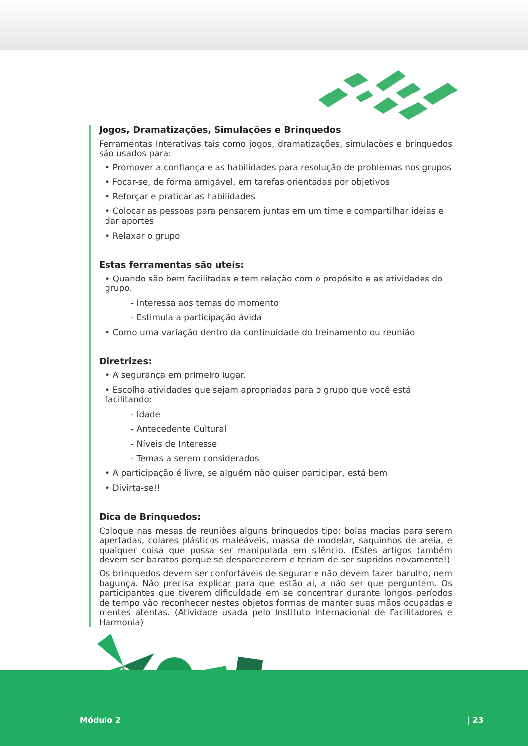Jogos, Dramatizações, Simulações e Brinquedos
Ferramentas Interativas tais como jogos, dramatizações, simulações e brinquedos são usados para:
• Promover a confiança e as habilidades para resolução de problemas nos grupos
• Focar-se, de forma amigável, em tarefas orientadas por objetivos
• Reforçar e praticar as habilidades
• Colocar as pessoas para pensarem juntas em um time e compartilhar ideias e dar aportes
• Relaxar o grupo
Estas ferramentas são uteis:
• Quando são bem facilitadas e tem relação com o propósito e as atividades do grupo.
- Interessa aos temas do momento
- Estimula a participação ávida
• Como uma variação dentro da continuidade do treinamento ou reunião
Diretrizes:
• A segurança em primeiro lugar.
• Escolha atividades que sejam apropriadas para o grupo que você está facilitando:
- Idade
- Antecedente Cultural
- Níveis de Interesse
- Temas a serem considerados
• A participação é livre, se alguém não quiser participar, está bem
• Divirta-se!!
Dica de Brinquedos:
Coloque nas mesas de reuniões alguns brinquedos tipo: bolas macias para serem apertadas, colares plásticos maleáveis, massa de modelar, saquinhos de areia, e qualquer coisa que possa ser manipulada em silêncio. (Estes artigos também devem ser baratos porque se desparecerem e teriam de ser supridos novamente!)
Os brinquedos devem ser confortáveis de segurar e não devem fazer barulho, nem bagunça. Não precisa explicar para que estão ai, a não ser que perguntem. Os participantes que tiverem dificuldade em se concentrar durante longos períodos de tempo vão reconhecer nestes objetos formas de manter suas mãos ocupadas e mentes atentas. (Atividade usada pelo Instituto Internacional de Facilitadores e Harmonia)
Módulo 2 | 23